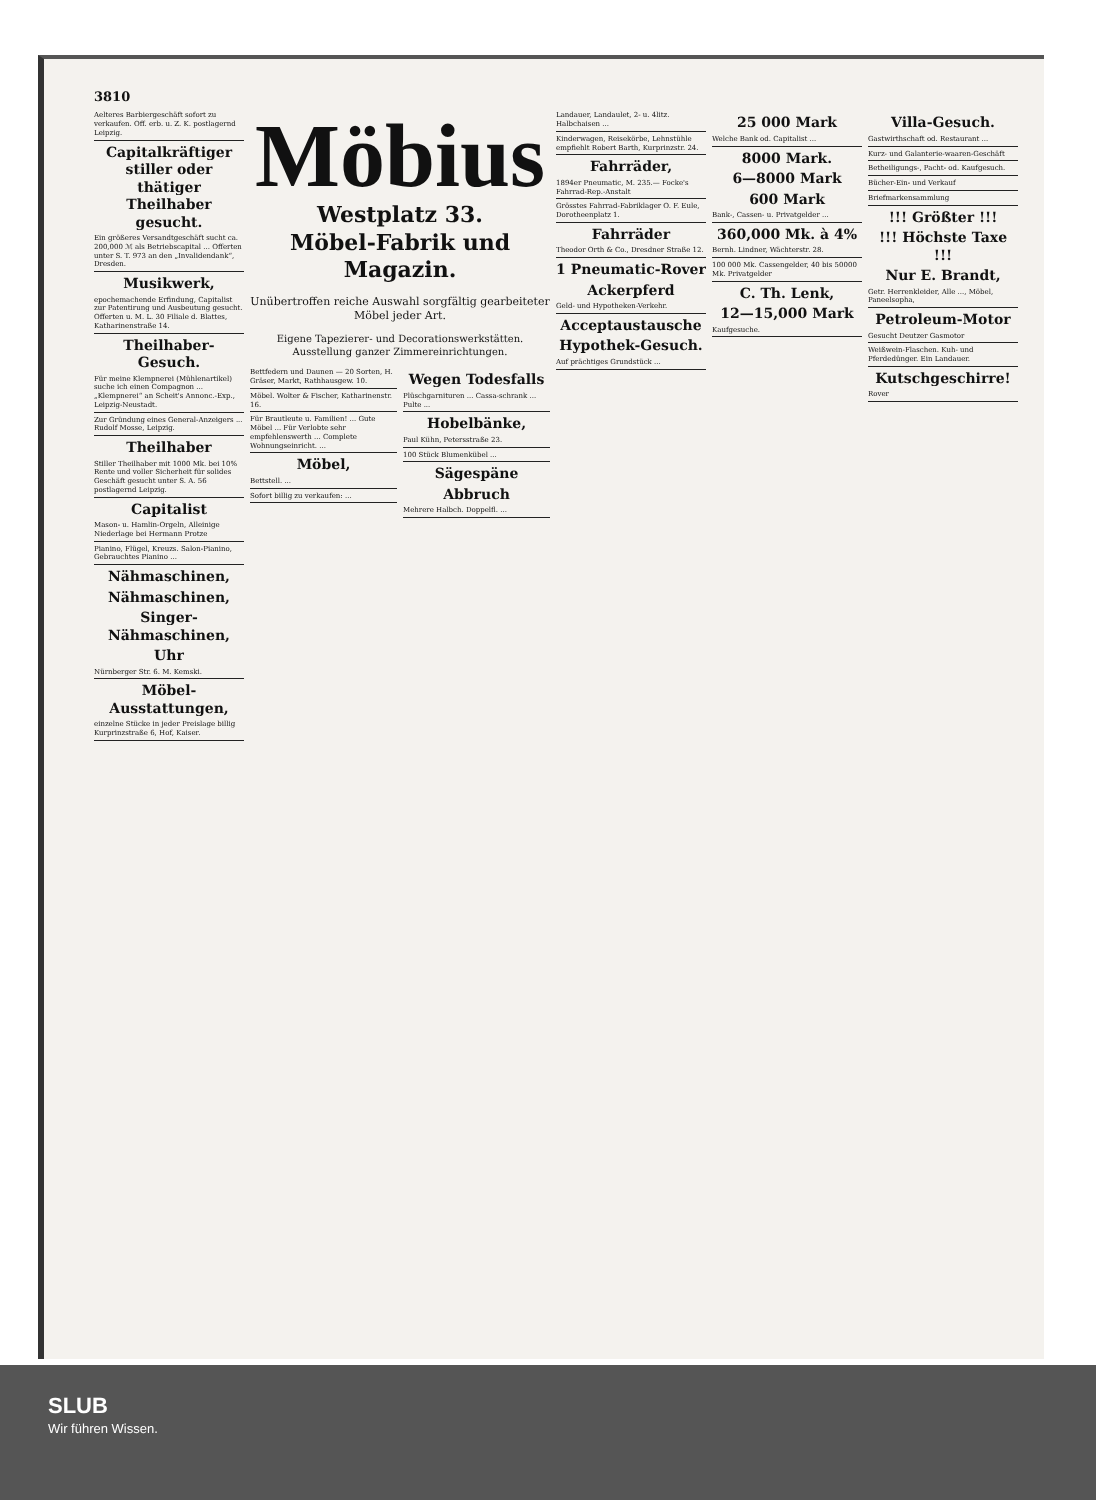3810
Aelteres Barbiergeschäft sofort zu verkaufen. Off. erb. u. Z. K. postlagernd Leipzig.
Capitalkräftiger stiller oder thätiger Theilhaber gesucht.
Ein größeres Versandtgeschäft sucht ca. 200,000 ℳ als Betriebscapital ... Offerten unter S. T. 973 an den „Invalidendank“, Dresden.
Musikwerk,
epochemachende Erfindung, Capitalist zur Patentirung und Ausbeutung gesucht. Offerten u. M. L. 30 Filiale d. Blattes, Katharinenstraße 14.
Theilhaber-Gesuch.
Für meine Klempnerei (Mühlenartikel) suche ich einen Compagnon ... „Klempnerei“ an Scheit's Annonc.-Exp., Leipzig-Neustadt.
Zur Gründung eines General-Anzeigers ... Rudolf Mosse, Leipzig.
Theilhaber
Stiller Theilhaber mit 1000 Mk. bei 10% Rente und voller Sicherheit für solides Geschäft gesucht unter S. A. 56 postlagernd Leipzig.
Capitalist
Mason- u. Hamlin-Orgeln, Alleinige Niederlage bei Hermann Protze
Pianino, Flügel, Kreuzs. Salon-Pianino, Gebrauchtes Pianino ...
Nähmaschinen,
Nähmaschinen,
Singer-Nähmaschinen,
Uhr
Nürnberger Str. 6. M. Kemski.
Möbel-Ausstattungen,
einzelne Stücke in jeder Preislage billig Kurprinzstraße 6, Hof, Kaiser.
Möbius
Westplatz 33.
Möbel-Fabrik und Magazin.
Unübertroffen reiche Auswahl sorgfältig gearbeiteter Möbel jeder Art.
Eigene Tapezierer- und Decorationswerkstätten. Ausstellung ganzer Zimmereinrichtungen.
Bettfedern und Daunen — 20 Sorten, H. Gräser, Markt, Rathhausgew. 10.
Möbel. Wolter & Fischer, Katharinenstr. 16.
Für Brautleute u. Familien! ... Gute Möbel ... Für Verlobte sehr empfehlenswerth ... Complete Wohnungseinricht. ...
Möbel,
Bettstell. ...
Sofort billig zu verkaufen: ...
Wegen Todesfalls
Plüschgarnituren ... Cassa-schrank ... Pulte ...
Hobelbänke,
Paul Kühn, Petersstraße 23.
100 Stück Blumenkübel ...
Sägespäne
Abbruch
Mehrere Halbch. Doppelfl. ...
Landauer, Landaulet, 2- u. 4litz. Halbchaisen ...
Kinderwagen, Reisekörbe, Lehnstühle empfiehlt Robert Barth, Kurprinzstr. 24.
Fahrräder,
1894er Pneumatic, M. 235.— Focke's Fahrrad-Rep.-Anstalt
Grösstes Fahrrad-Fabriklager O. F. Eule, Dorotheenplatz 1.
Fahrräder
Theodor Orth & Co., Dresdner Straße 12.
1 Pneumatic-Rover
Ackerpferd
Geld- und Hypotheken-Verkehr.
Acceptaustausche
Hypothek-Gesuch.
Auf prächtiges Grundstück ...
25 000 Mark
Welche Bank od. Capitalist ...
8000 Mark.
6—8000 Mark
600 Mark
Bank-, Cassen- u. Privatgelder ...
360,000 Mk. à 4%
Bernh. Lindner, Wächterstr. 28.
100 000 Mk. Cassengelder, 40 bis 50000 Mk. Privatgelder
C. Th. Lenk,
12—15,000 Mark
Kaufgesuche.
Villa-Gesuch.
Gastwirthschaft od. Restaurant ...
Kurz- und Galanterie-waaren-Geschäft
Betheiligungs-, Pacht- od. Kaufgesuch.
Bücher-Ein- und Verkauf
Briefmarkensammlung
!!! Größter !!!
!!! Höchste Taxe !!!
Nur E. Brandt,
Getr. Herrenkleider, Alle ..., Möbel, Paneelsopha,
Petroleum-Motor
Gesucht Deutzer Gasmotor
Weißwein-Flaschen. Kuh- und Pferdedünger. Ein Landauer.
Kutschgeschirre!
Rover
SLUB
Wir führen Wissen.